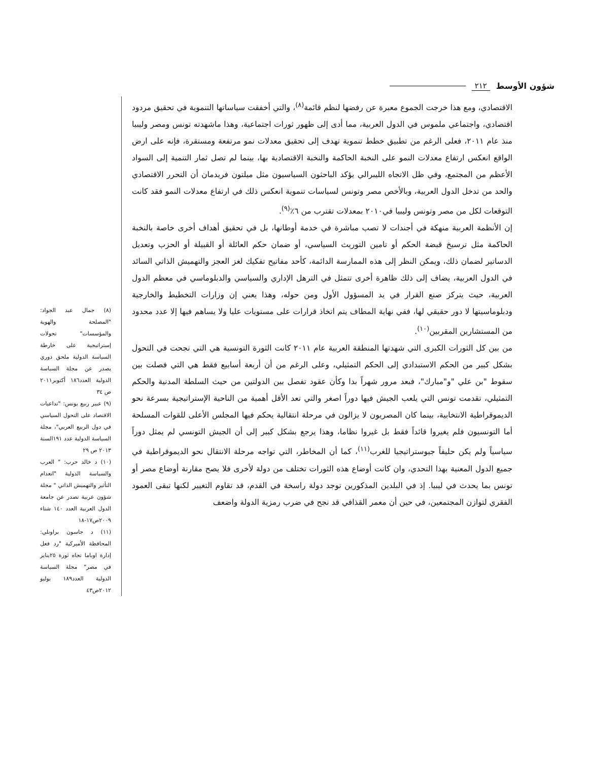٢١٢ شؤون الأوسط
الاقتصادي، ومع هذا خرجت الجموع معبرة عن رفضها لنظم قائمة<sup>(٨)</sup>، والتي أخفقت سياساتها التنموية في تحقيق مردود اقتصادي، واجتماعي ملموس في الدول العربية، مما أدى إلى ظهور ثورات اجتماعية، وهذا ماشهدته تونس ومصر وليبيا منذ عام ٢٠١١، فعلى الرغم من تطبيق خطط تنموية تهدف إلى تحقيق معدلات نمو مرتفعة ومستقرة، فإنه على ارض الواقع انعكس ارتفاع معدلات النمو على النخبة الحاكمة والنخبة الاقتصادية بها، بينما لم تصل ثمار التنمية إلى السواد الأعظم من المجتمع، وفي ظل الاتجاه الليبرالي يؤكد الباحثون السياسيون مثل ميلتون فريدمان أن التحرر الاقتصادي والحد من تدخل الدول العربية، وبالأخص مصر وتونس لسياسات تنموية انعكس ذلك في ارتفاع معدلات النمو فقد كانت التوقعات لكل من مصر وتونس وليبيا في٢٠١٠ بمعدلات تقترب من ٦٪<sup>(٩)</sup>.
إن الأنظمة العربية منهكة في أجندات لا تصب مباشرة في خدمة أوطانها، بل في تحقيق أهداف أخرى خاصة بالنخبة الحاكمة مثل ترسيخ قبضة الحكم أو تامين التوريث السياسي، أو ضمان حكم العائلة أو القبيلة أو الحزب وتعديل الدساتير لضمان ذلك، ويمكن النظر إلى هذه الممارسة الدائمة، كأحد مفاتيح تفكيك لغز العجز والتهميش الذاتي السائد في الدول العربية، يضاف إلى ذلك ظاهرة أخرى تتمثل في الترهل الإداري والسياسي والدبلوماسي في معظم الدول العربية، حيث يتركز صنع القرار في يد المسؤول الأول ومن حوله، وهذا يعني إن وزارات التخطيط والخارجية ودبلوماسيتها لا دور حقيقي لها، ففي نهاية المطاف يتم اتخاذ قرارات على مستويات عليا ولا يساهم فيها إلا عدد محدود من المستشارين المقربين<sup>(١٠)</sup>.
من بين كل الثورات الكبرى التي شهدتها المنطقة العربية عام ٢٠١١ كانت الثورة التونسية هي التي نجحت في التحول بشكل كبير من الحكم الاستبدادي إلى الحكم التمثيلي، وعلى الرغم من أن أربعة أسابيع فقط هي التي فصلت بين سقوط "بن علي "و"مبارك"، فبعد مرور شهراً بدا وكأن عقود تفصل بين الدولتين من حيث السلطة المدنية والحكم التمثيلي، تقدمت تونس التي يلعب الجيش فيها دوراً اصغر والتي تعد الأقل أهمية من الناحية الإستراتيجية بسرعة نحو الديموقراطية الانتخابية، بينما كان المصريون لا يزالون في مرحلة انتقالية يحكم فيها المجلس الأعلى للقوات المسلحة أما التونسيون فلم يغيروا قائداً فقط بل غيروا نظاما، وهذا يرجع بشكل كبير إلى أن الجيش التونسي لم يمثل دوراً سياسياً ولم يكن حليفاً جيوستراتيجيا للغرب<sup>(١١)</sup>، كما أن المخاطر، التي تواجه مرحلة الانتقال نحو الديموقراطية في جميع الدول المعنية بهذا التحدي، وان كانت أوضاع هذه الثورات تختلف من دولة لأخرى فلا يصح مقارنة أوضاع مصر أو تونس بما يحدث في ليبيا. إذ في البلدين المذكورين توجد دولة راسخة في القدم، قد تقاوم التغيير لكنها تبقى العمود الفقري لتوازن المجتمعين، في حين أن معمر القذافي قد نجح في ضرب رمزية الدولة واضعف
(٨) جمال عبد الجواد: "المصلحة والهوية والمؤسسات" تحولات إستراتيجية على خارطة السياسة الدولية ملحق دوري يصدر عن مجلة السياسة الدولية العدد١٨٦ أكتوبر٢٠١١ ص ٣٤
(٩) عبير ربيع يونس: "تداعيات الاقتصاد على التحول السياسي في دول الربيع العربي"، مجلة السياسة الدولية عدد ١٩١السنة ٢٠١٣ ص ٢٩
(١٠) د خالد حرب: " العرب والسياسة الدولية "انعدام التأثير والتهميش الذاتي " مجلة شؤون عربية تصدر عن جامعة الدول العربية العدد ١٤٠ شتاء ٢٠٠٩ص١٧-١٨
(١١) د جاسون براونلي: المحافظة الأميركية "رد فعل إدارة اوباما تجاه ثورة ٢٥يناير في مصر" مجلة السياسة الدولية العدد١٨٩ يوليو ٢٠١٢ص٤٣